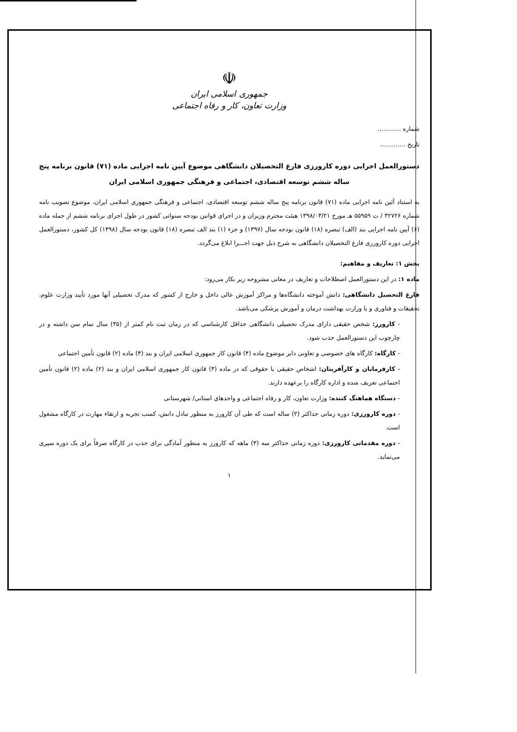☫
جمهوری اسلامی ایران
وزارت تعاون، کار و رفاه اجتماعی
شماره ............
تاریخ .............
دستورالعمل اجرایی دوره کارورزی فارغ التحصیلان دانشگاهی موضوع آیین نامه اجرایی ماده (۷۱) قانون برنامه پنج ساله ششم توسعه اقتصادی، اجتماعی و فرهنگی جمهوری اسلامی ایران
به استناد آئین نامه اجرایی ماده (۷۱) قانون برنامه پنج ساله ششم توسعه اقتصادی، اجتماعی و فرهنگی جمهوری اسلامی ایران، موضوع تصویب نامه شماره ۳۲۷۲۶ / ت ۵۵۹۵۹ هـ مورخ ۱۳۹۸/۰۳/۲۱ هیئت محترم وزیران و در اجرای قوانین بودجه سنواتی کشور در طول اجرای برنامه ششم از جمله ماده (۶) آیین نامه اجرایی بند (الف) تبصره (۱۸) قانون بودجه سال (۱۳۹۷) و جزء (۱) بند الف تبصره (۱۸) قانون بودجه سال (۱۳۹۸) کل کشور، دستورالعمل اجرایی دوره کارورزی فارغ التحصیلان دانشگاهی به شرح ذیل جهت اجـــرا ابلاغ می‌گردد.
بخش ۱: تعاریف و مفاهیم:
ماده ۱: در این دستورالعمل اصطلاحات و تعاریف در معانی مشروحه زیر بکار می‌رود:
فارغ التحصیل دانشگاهی: دانش آموخته دانشگاه‌ها و مراکز آموزش عالی داخل و خارج از کشور که مدرک تحصیلی آنها مورد تأیید وزارت علوم، تحقیقات و فناوری و یا وزارت بهداشت درمان و آموزش پزشکی می‌باشد.
- کارورز: شخص حقیقی دارای مدرک تحصیلی دانشگاهی حداقل کارشناسی که در زمان ثبت نام کمتر از (۳۵) سال تمام سن داشته و در چارچوب این دستورالعمل جذب شود.
- کارگاه: کارگاه های خصوصی و تعاونی دایر موضوع ماده (۴) قانون کار جمهوری اسلامی ایران و بند (۳) ماده (۲) قانون تأمین اجتماعی
- کارفرمایان و کارآفرینان: اشخاص حقیقی یا حقوقی که در ماده (۳) قانون کار جمهوری اسلامی ایران و بند (۲) ماده (۲) قانون تأمین اجتماعی تعریف شده و اداره کارگاه را برعهده دارند.
- دستگاه هماهنگ کننده: وزارت تعاون، کار و رفاه اجتماعی و واحدهای استانی/ شهرستانی
- دوره کارورزی: دوره زمانی حداکثر (۲) ساله است که طی آن کارورز به منظور تبادل دانش، کسب تجربه و ارتقاء مهارت در کارگاه مشغول است.
- دوره مقدماتی کارورزی: دوره زمانی حداکثر سه (۳) ماهه که کارورز به منظور آمادگی برای جذب در کارگاه صرفاً برای یک دوره سپری می‌نماید.
۱